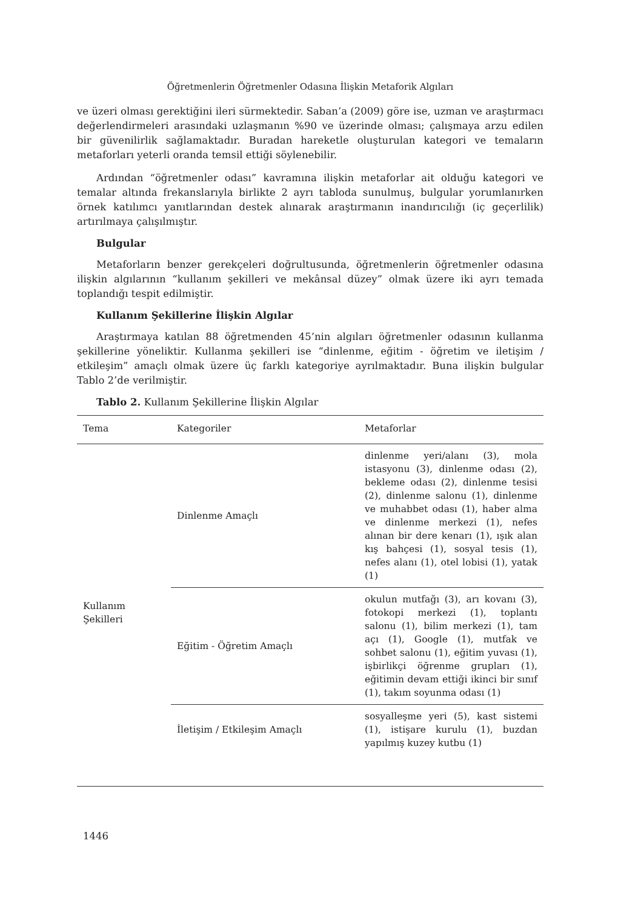Öğretmenlerin Öğretmenler Odasına İlişkin Metaforik Algıları
ve üzeri olması gerektiğini ileri sürmektedir. Saban’a (2009) göre ise, uzman ve araştırmacı değerlendirmeleri arasındaki uzlaşmanın %90 ve üzerinde olması; çalışmaya arzu edilen bir güvenilirlik sağlamaktadır. Buradan hareketle oluşturulan kategori ve temaların metaforları yeterli oranda temsil ettiği söylenebilir.
Ardından “öğretmenler odası” kavramına ilişkin metaforlar ait olduğu kategori ve temalar altında frekanslarıyla birlikte 2 ayrı tabloda sunulmuş, bulgular yorumlanırken örnek katılımcı yanıtlarından destek alınarak araştırmanın inandırıcılığı (iç geçerlilik) artırılmaya çalışılmıştır.
Bulgular
Metaforların benzer gerekçeleri doğrultusunda, öğretmenlerin öğretmenler odasına ilişkin algılarının “kullanım şekilleri ve mekânsal düzey” olmak üzere iki ayrı temada toplandığı tespit edilmiştir.
Kullanım Şekillerine İlişkin Algılar
Araştırmaya katılan 88 öğretmenden 45’nin algıları öğretmenler odasının kullanma şekillerine yöneliktir. Kullanma şekilleri ise “dinlenme, eğitim - öğretim ve iletişim / etkileşim” amaçlı olmak üzere üç farklı kategoriye ayrılmaktadır. Buna ilişkin bulgular Tablo 2’de verilmiştir.
Tablo 2. Kullanım Şekillerine İlişkin Algılar
| Tema | Kategoriler | Metaforlar |
| --- | --- | --- |
| Kullanım Şekilleri | Dinlenme Amaçlı | dinlenme yeri/alanı (3), mola istasyonu (3), dinlenme odası (2), bekleme odası (2), dinlenme tesisi (2), dinlenme salonu (1), dinlenme ve muhabbet odası (1), haber alma ve dinlenme merkezi (1), nefes alınan bir dere kenarı (1), ışık alan kış bahçesi (1), sosyal tesis (1), nefes alanı (1), otel lobisi (1), yatak (1) |
| | Eğitim - Öğretim Amaçlı | okulun mutfağı (3), arı kovanı (3), fotokopi merkezi (1), toplantı salonu (1), bilim merkezi (1), tam açı (1), Google (1), mutfak ve sohbet salonu (1), eğitim yuvası (1), işbirlikçi öğrenme grupları (1), eğitimin devam ettiği ikinci bir sınıf (1), takım soyunma odası (1) |
| | İletişim / Etkileşim Amaçlı | sosyalleşme yeri (5), kast sistemi (1), istişare kurulu (1), buzdan yapılmış kuzey kutbu (1) |
1446